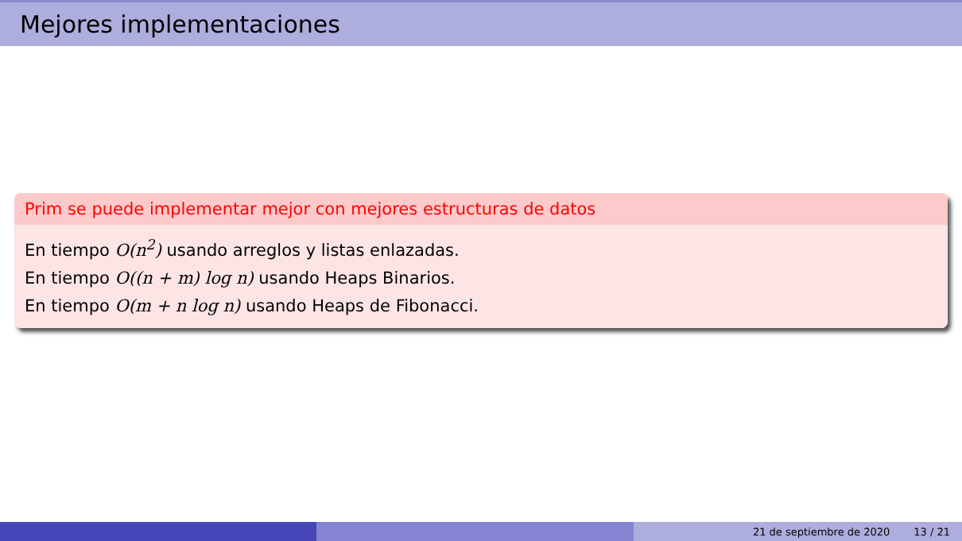Mejores implementaciones
Prim se puede implementar mejor con mejores estructuras de datos
En tiempo O(n<sup>2</sup>) usando arreglos y listas enlazadas.
En tiempo O((n + m) log n) usando Heaps Binarios.
En tiempo O(m + n log n) usando Heaps de Fibonacci.
21 de septiembre de 2020 13 / 21